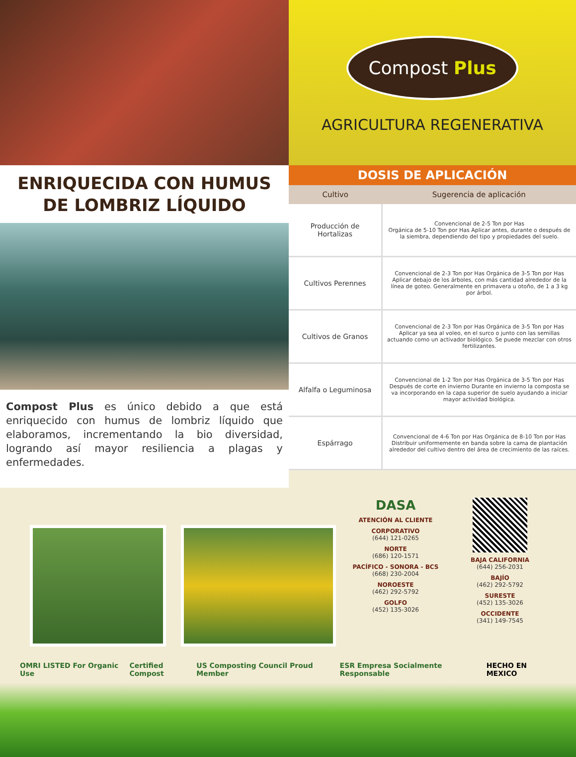ENRIQUECIDA CON HUMUS
DE LOMBRIZ LÍQUIDO
Compost Plus es único debido a que está enriquecido con humus de lombriz líquido que elaboramos, incrementando la bio diversidad, logrando así mayor resiliencia a plagas y enfermedades.
Compost Plus
AGRICULTURA REGENERATIVA
DOSIS DE APLICACIÓN
| Cultivo | Sugerencia de aplicación |
| --- | --- |
| Producción de Hortalizas | Convencional de 2-5 Ton por Has Orgánica de 5-10 Ton por Has Aplicar antes, durante o después de la siembra, dependiendo del tipo y propiedades del suelo. |
| Cultivos Perennes | Convencional de 2-3 Ton por Has Orgánica de 3-5 Ton por Has Aplicar debajo de los árboles, con más cantidad alrededor de la línea de goteo. Generalmente en primavera u otoño, de 1 a 3 kg por árbol. |
| Cultivos de Granos | Convencional de 2-3 Ton por Has Orgánica de 3-5 Ton por Has Aplicar ya sea al voleo, en el surco o junto con las semillas actuando como un activador biológico. Se puede mezclar con otros fertilizantes. |
| Alfalfa o Leguminosa | Convencional de 1-2 Ton por Has Orgánica de 3-5 Ton por Has Después de corte en invierno Durante en invierno la composta se va incorporando en la capa superior de suelo ayudando a iniciar mayor actividad biológica. |
| Espárrago | Convencional de 4-6 Ton por Has Orgánica de 8-10 Ton por Has Distribuir uniformemente en banda sobre la cama de plantación alrededor del cultivo dentro del área de crecimiento de las raíces. |
DASA
ATENCIÓN AL CLIENTE
CORPORATIVO
(644) 121-0265
NORTE
(686) 120-1571
PACÍFICO - SONORA - BCS
(668) 230-2004
NOROESTE
(462) 292-5792
GOLFO
(452) 135-3026
BAJA CALIFORNIA
(644) 256-2031
BAJÍO
(462) 292-5792
SURESTE
(452) 135-3026
OCCIDENTE
(341) 149-7545
OMRI LISTED For Organic Use Certified Compost US Composting Council Proud Member ESR Empresa Socialmente Responsable HECHO EN MEXICO